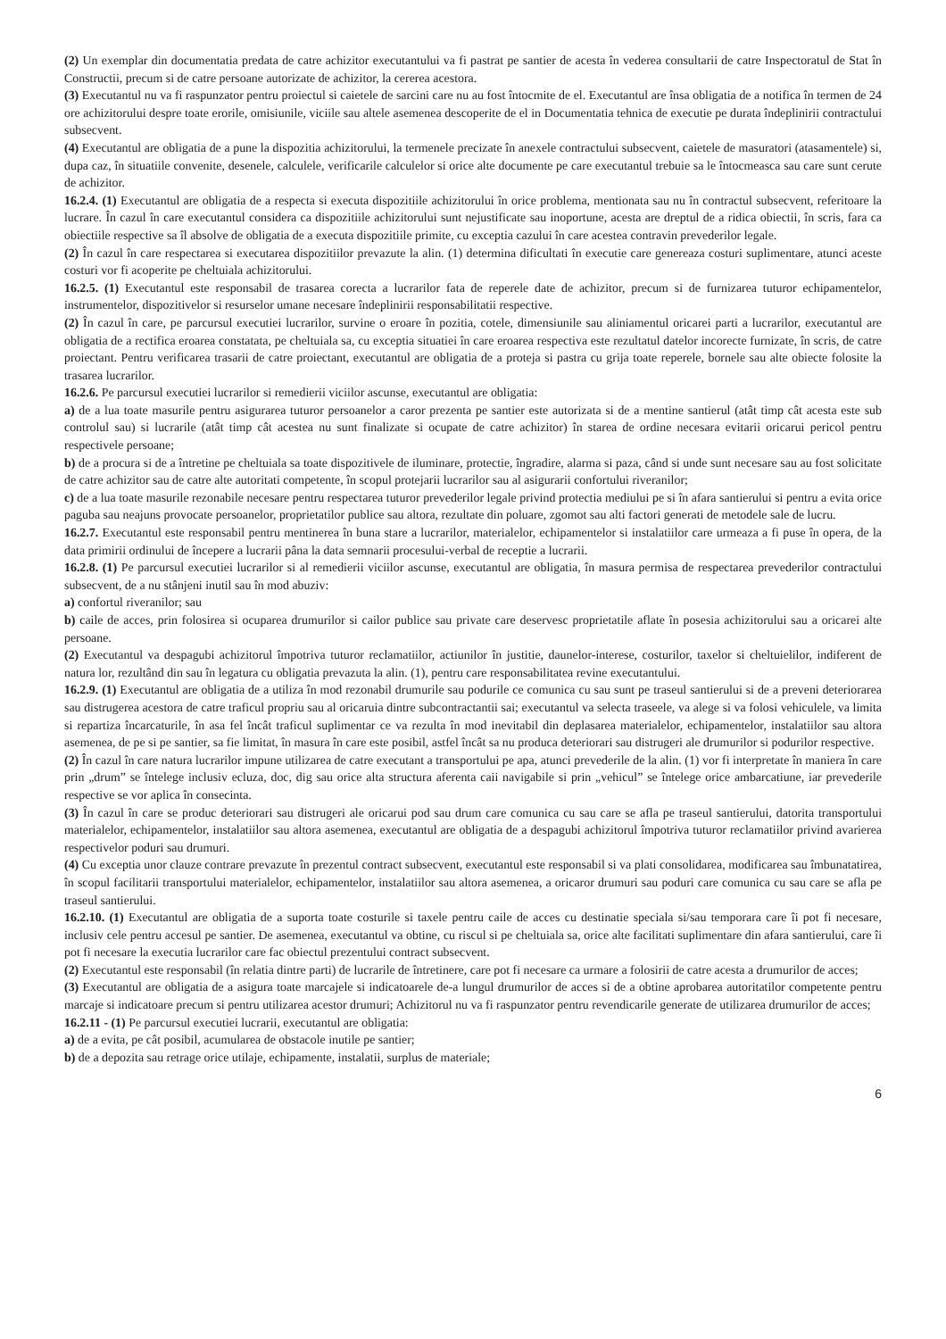(2) Un exemplar din documentatia predata de catre achizitor executantului va fi pastrat pe santier de acesta în vederea consultarii de catre Inspectoratul de Stat în Constructii, precum si de catre persoane autorizate de achizitor, la cererea acestora.
(3) Executantul nu va fi raspunzator pentru proiectul si caietele de sarcini care nu au fost întocmite de el. Executantul are însa obligatia de a notifica în termen de 24 ore achizitorului despre toate erorile, omisiunile, viciile sau altele asemenea descoperite de el in Documentatia tehnica de executie pe durata îndeplinirii contractului subsecvent.
(4) Executantul are obligatia de a pune la dispozitia achizitorului, la termenele precizate în anexele contractului subsecvent, caietele de masuratori (atasamentele) si, dupa caz, în situatiile convenite, desenele, calculele, verificarile calculelor si orice alte documente pe care executantul trebuie sa le întocmeasca sau care sunt cerute de achizitor.
16.2.4. (1) Executantul are obligatia de a respecta si executa dispozitiile achizitorului în orice problema, mentionata sau nu în contractul subsecvent, referitoare la lucrare. În cazul în care executantul considera ca dispozitiile achizitorului sunt nejustificate sau inoportune, acesta are dreptul de a ridica obiectii, în scris, fara ca obiectiile respective sa îl absolve de obligatia de a executa dispozitiile primite, cu exceptia cazului în care acestea contravin prevederilor legale.
(2) În cazul în care respectarea si executarea dispozitiilor prevazute la alin. (1) determina dificultati în executie care genereaza costuri suplimentare, atunci aceste costuri vor fi acoperite pe cheltuiala achizitorului.
16.2.5. (1) Executantul este responsabil de trasarea corecta a lucrarilor fata de reperele date de achizitor, precum si de furnizarea tuturor echipamentelor, instrumentelor, dispozitivelor si resurselor umane necesare îndeplinirii responsabilitatii respective.
(2) În cazul în care, pe parcursul executiei lucrarilor, survine o eroare în pozitia, cotele, dimensiunile sau aliniamentul oricarei parti a lucrarilor, executantul are obligatia de a rectifica eroarea constatata, pe cheltuiala sa, cu exceptia situatiei în care eroarea respectiva este rezultatul datelor incorecte furnizate, în scris, de catre proiectant. Pentru verificarea trasarii de catre proiectant, executantul are obligatia de a proteja si pastra cu grija toate reperele, bornele sau alte obiecte folosite la trasarea lucrarilor.
16.2.6. Pe parcursul executiei lucrarilor si remedierii viciilor ascunse, executantul are obligatia:
a) de a lua toate masurile pentru asigurarea tuturor persoanelor a caror prezenta pe santier este autorizata si de a mentine santierul (atât timp cât acesta este sub controlul sau) si lucrarile (atât timp cât acestea nu sunt finalizate si ocupate de catre achizitor) în starea de ordine necesara evitarii oricarui pericol pentru respectivele persoane;
b) de a procura si de a întretine pe cheltuiala sa toate dispozitivele de iluminare, protectie, îngradire, alarma si paza, când si unde sunt necesare sau au fost solicitate de catre achizitor sau de catre alte autoritati competente, în scopul protejarii lucrarilor sau al asigurarii confortului riveranilor;
c) de a lua toate masurile rezonabile necesare pentru respectarea tuturor prevederilor legale privind protectia mediului pe si în afara santierului si pentru a evita orice paguba sau neajuns provocate persoanelor, proprietatilor publice sau altora, rezultate din poluare, zgomot sau alti factori generati de metodele sale de lucru.
16.2.7. Executantul este responsabil pentru mentinerea în buna stare a lucrarilor, materialelor, echipamentelor si instalatiilor care urmeaza a fi puse în opera, de la data primirii ordinului de începere a lucrarii pâna la data semnarii procesului-verbal de receptie a lucrarii.
16.2.8. (1) Pe parcursul executiei lucrarilor si al remedierii viciilor ascunse, executantul are obligatia, în masura permisa de respectarea prevederilor contractului subsecvent, de a nu stânjeni inutil sau în mod abuziv:
a) confortul riveranilor; sau
b) caile de acces, prin folosirea si ocuparea drumurilor si cailor publice sau private care deservesc proprietatile aflate în posesia achizitorului sau a oricarei alte persoane.
(2) Executantul va despagubi achizitorul împotriva tuturor reclamatiilor, actiunilor în justitie, daunelor-interese, costurilor, taxelor si cheltuielilor, indiferent de natura lor, rezultând din sau în legatura cu obligatia prevazuta la alin. (1), pentru care responsabilitatea revine executantului.
16.2.9. (1) Executantul are obligatia de a utiliza în mod rezonabil drumurile sau podurile ce comunica cu sau sunt pe traseul santierului si de a preveni deteriorarea sau distrugerea acestora de catre traficul propriu sau al oricaruia dintre subcontractantii sai; executantul va selecta traseele, va alege si va folosi vehiculele, va limita si repartiza încarcaturile, în asa fel încât traficul suplimentar ce va rezulta în mod inevitabil din deplasarea materialelor, echipamentelor, instalatiilor sau altora asemenea, de pe si pe santier, sa fie limitat, în masura în care este posibil, astfel încât sa nu produca deteriorari sau distrugeri ale drumurilor si podurilor respective.
(2) În cazul în care natura lucrarilor impune utilizarea de catre executant a transportului pe apa, atunci prevederile de la alin. (1) vor fi interpretate în maniera în care prin „drum” se întelege inclusiv ecluza, doc, dig sau orice alta structura aferenta caii navigabile si prin „vehicul” se întelege orice ambarcatiune, iar prevederile respective se vor aplica în consecinta.
(3) În cazul în care se produc deteriorari sau distrugeri ale oricarui pod sau drum care comunica cu sau care se afla pe traseul santierului, datorita transportului materialelor, echipamentelor, instalatiilor sau altora asemenea, executantul are obligatia de a despagubi achizitorul împotriva tuturor reclamatiilor privind avarierea respectivelor poduri sau drumuri.
(4) Cu exceptia unor clauze contrare prevazute în prezentul contract subsecvent, executantul este responsabil si va plati consolidarea, modificarea sau îmbunatatirea, în scopul facilitarii transportului materialelor, echipamentelor, instalatiilor sau altora asemenea, a oricaror drumuri sau poduri care comunica cu sau care se afla pe traseul santierului.
16.2.10. (1) Executantul are obligatia de a suporta toate costurile si taxele pentru caile de acces cu destinatie speciala si/sau temporara care îi pot fi necesare, inclusiv cele pentru accesul pe santier. De asemenea, executantul va obtine, cu riscul si pe cheltuiala sa, orice alte facilitati suplimentare din afara santierului, care îi pot fi necesare la executia lucrarilor care fac obiectul prezentului contract subsecvent.
(2) Executantul este responsabil (în relatia dintre parti) de lucrarile de întretinere, care pot fi necesare ca urmare a folosirii de catre acesta a drumurilor de acces;
(3) Executantul are obligatia de a asigura toate marcajele si indicatoarele de-a lungul drumurilor de acces si de a obtine aprobarea autoritatilor competente pentru marcaje si indicatoare precum si pentru utilizarea acestor drumuri; Achizitorul nu va fi raspunzator pentru revendicarile generate de utilizarea drumurilor de acces;
16.2.11 - (1) Pe parcursul executiei lucrarii, executantul are obligatia:
a) de a evita, pe cât posibil, acumularea de obstacole inutile pe santier;
b) de a depozita sau retrage orice utilaje, echipamente, instalatii, surplus de materiale;
6